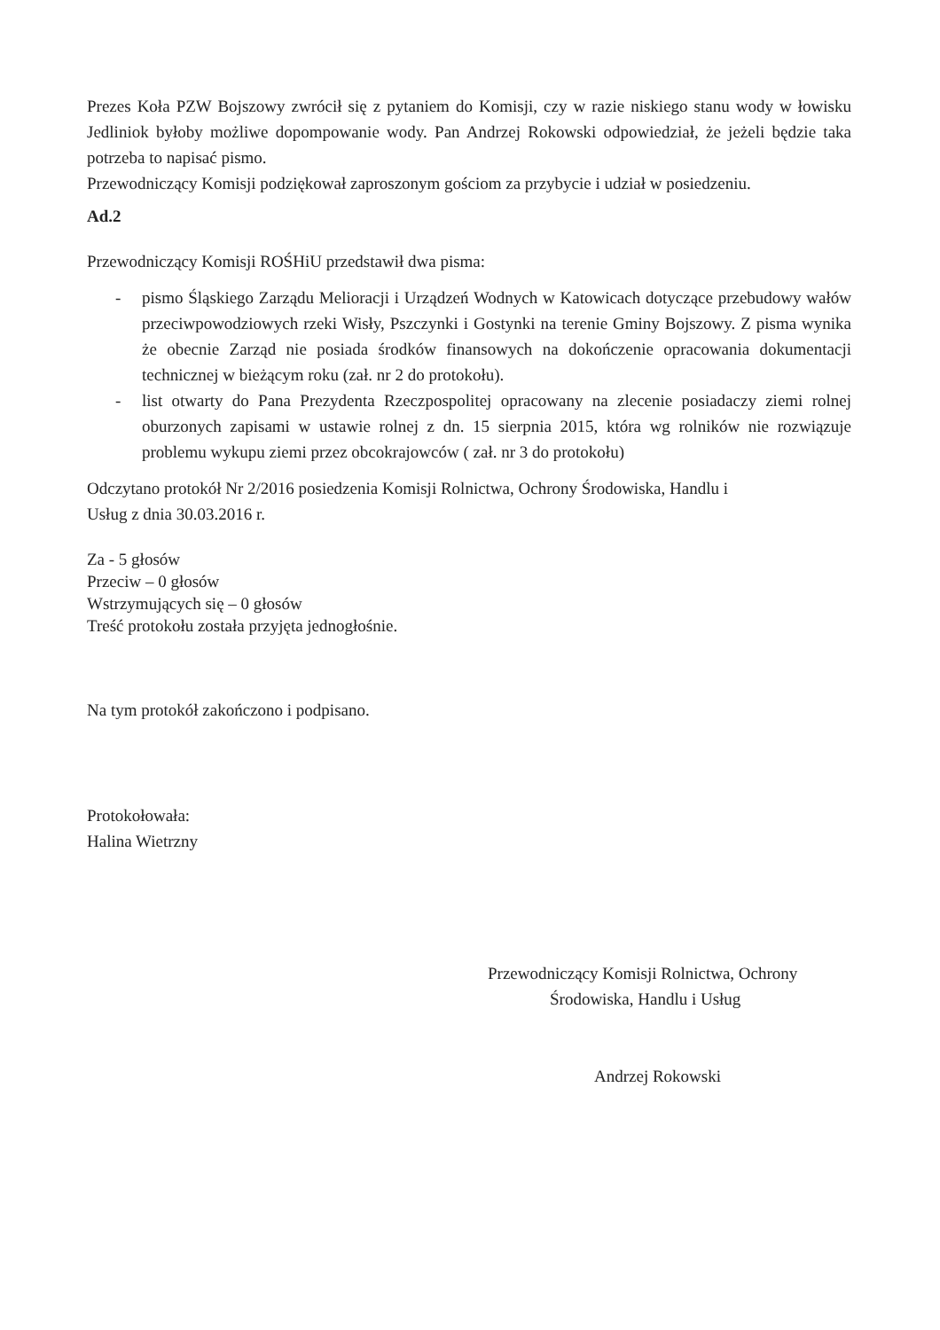Prezes Koła PZW Bojszowy zwrócił się z pytaniem do Komisji, czy w razie niskiego stanu wody w łowisku Jedliniok byłoby możliwe dopompowanie wody. Pan Andrzej Rokowski odpowiedział, że jeżeli będzie taka potrzeba to napisać pismo.
Przewodniczący Komisji podziękował zaproszonym gościom za przybycie i udział w posiedzeniu.
Ad.2
Przewodniczący Komisji ROŚHiU przedstawił dwa pisma:
- pismo Śląskiego Zarządu Melioracji i Urządzeń Wodnych w Katowicach dotyczące przebudowy wałów przeciwpowodziowych rzeki Wisły, Pszczynki i Gostynki na terenie Gminy Bojszowy. Z pisma wynika że obecnie Zarząd nie posiada środków finansowych na dokończenie opracowania dokumentacji technicznej w bieżącym roku (zał. nr 2 do protokołu).
- list otwarty do Pana Prezydenta Rzeczpospolitej opracowany na zlecenie posiadaczy ziemi rolnej oburzonych zapisami w ustawie rolnej z dn. 15 sierpnia 2015, która wg rolników nie rozwiązuje problemu wykupu ziemi przez obcokrajowców ( zał. nr 3 do protokołu)
Odczytano protokół Nr 2/2016 posiedzenia Komisji Rolnictwa, Ochrony Środowiska, Handlu i
Usług z dnia 30.03.2016 r.
Za - 5 głosów
Przeciw – 0 głosów
Wstrzymujących się – 0 głosów
Treść protokołu została przyjęta jednogłośnie.
Na tym protokół zakończono i podpisano.
Protokołowała:
Halina Wietrzny
Przewodniczący Komisji Rolnictwa, Ochrony
Środowiska, Handlu i Usług
Andrzej Rokowski